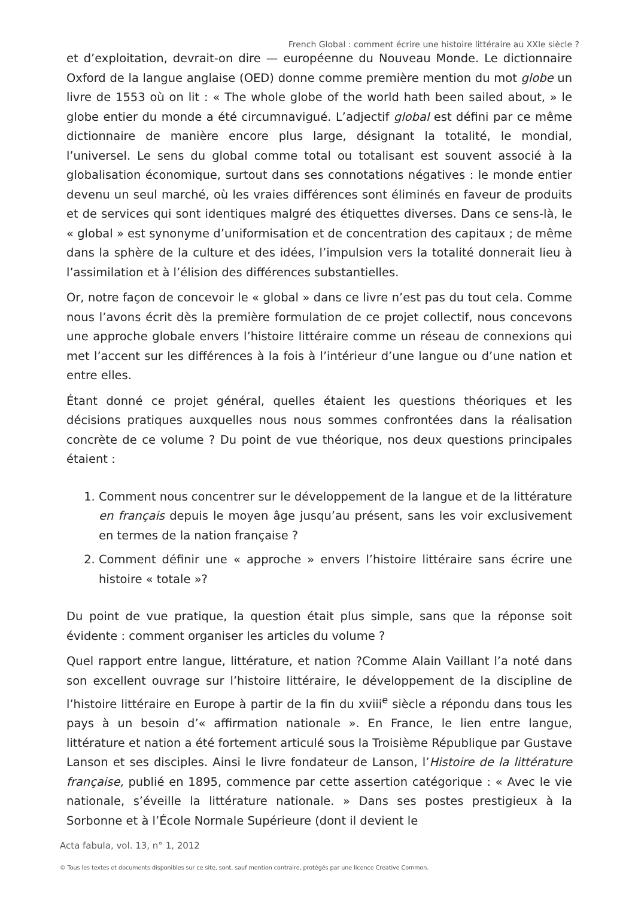French Global : comment écrire une histoire littéraire au XXIe siècle ?
et d’exploitation, devrait-on dire — européenne du Nouveau Monde. Le dictionnaire Oxford de la langue anglaise (OED) donne comme première mention du mot globe un livre de 1553 où on lit : « The whole globe of the world hath been sailed about, » le globe entier du monde a été circumnavigué. L’adjectif global est défini par ce même dictionnaire de manière encore plus large, désignant la totalité, le mondial, l’universel. Le sens du global comme total ou totalisant est souvent associé à la globalisation économique, surtout dans ses connotations négatives : le monde entier devenu un seul marché, où les vraies différences sont éliminés en faveur de produits et de services qui sont identiques malgré des étiquettes diverses. Dans ce sens-là, le « global » est synonyme d’uniformisation et de concentration des capitaux ; de même dans la sphère de la culture et des idées, l’impulsion vers la totalité donnerait lieu à l’assimilation et à l’élision des différences substantielles.
Or, notre façon de concevoir le « global » dans ce livre n’est pas du tout cela. Comme nous l’avons écrit dès la première formulation de ce projet collectif, nous concevons une approche globale envers l’histoire littéraire comme un réseau de connexions qui met l’accent sur les différences à la fois à l’intérieur d’une langue ou d’une nation et entre elles.
Étant donné ce projet général, quelles étaient les questions théoriques et les décisions pratiques auxquelles nous nous sommes confrontées dans la réalisation concrète de ce volume ? Du point de vue théorique, nos deux questions principales étaient :
1. Comment nous concentrer sur le développement de la langue et de la littérature en français depuis le moyen âge jusqu’au présent, sans les voir exclusivement en termes de la nation française ?
2. Comment définir une « approche » envers l’histoire littéraire sans écrire une histoire « totale »?
Du point de vue pratique, la question était plus simple, sans que la réponse soit évidente : comment organiser les articles du volume ?
Quel rapport entre langue, littérature, et nation ?Comme Alain Vaillant l’a noté dans son excellent ouvrage sur l’histoire littéraire, le développement de la discipline de l’histoire littéraire en Europe à partir de la fin du xviii<sup>e</sup> siècle a répondu dans tous les pays à un besoin d’« affirmation nationale ». En France, le lien entre langue, littérature et nation a été fortement articulé sous la Troisième République par Gustave Lanson et ses disciples. Ainsi le livre fondateur de Lanson, l’Histoire de la littérature française, publié en 1895, commence par cette assertion catégorique : « Avec le vie nationale, s’éveille la littérature nationale. » Dans ses postes prestigieux à la Sorbonne et à l’École Normale Supérieure (dont il devient le
Acta fabula, vol. 13, n° 1, 2012
© Tous les textes et documents disponibles sur ce site, sont, sauf mention contraire, protégés par une licence Creative Common.